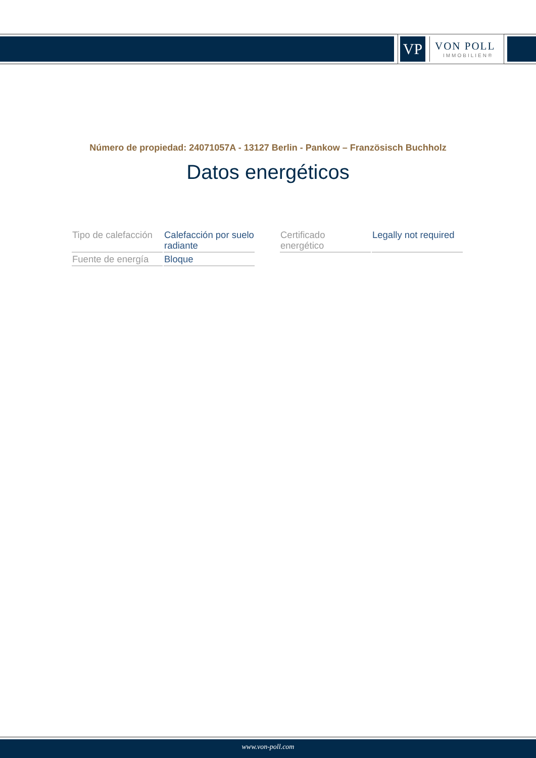VP
VON POLL
IMMOBILIEN®
Número de propiedad: 24071057A - 13127 Berlin - Pankow – Französisch Buchholz
Datos energéticos
| Tipo de calefacción | Calefacción por suelo radiante | | Certificado energético | Legally not required |
| Fuente de energía | Bloque | | | |
www.von-poll.com